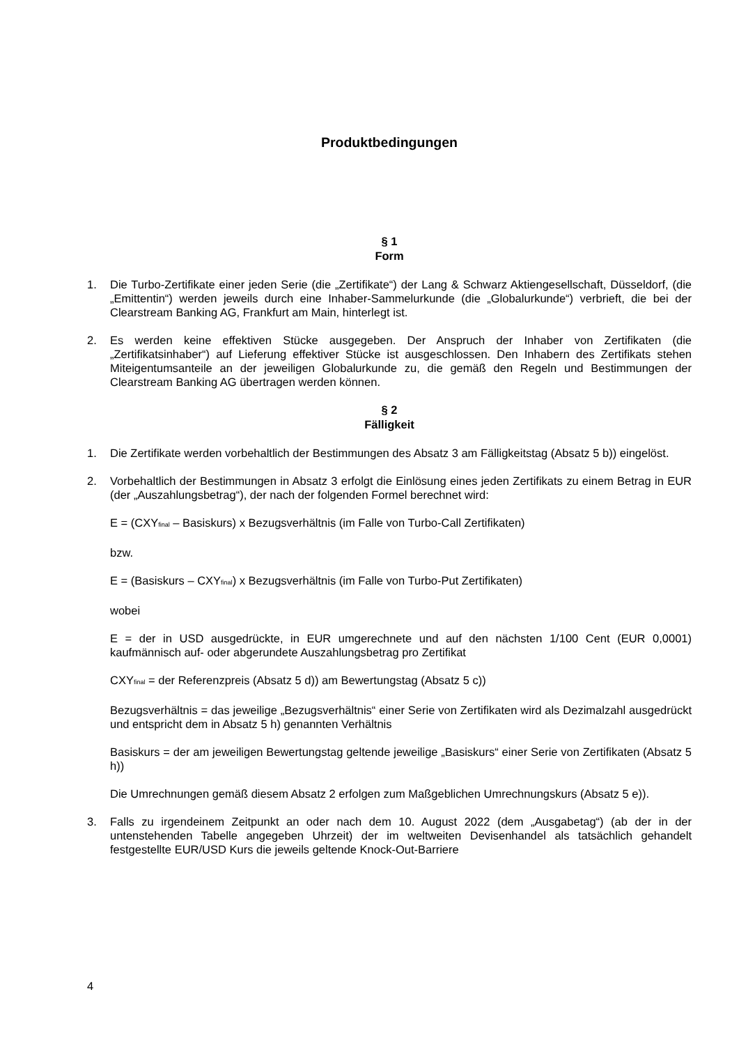Produktbedingungen
§ 1
Form
1. Die Turbo-Zertifikate einer jeden Serie (die „Zertifikate“) der Lang & Schwarz Aktiengesellschaft, Düsseldorf, (die „Emittentin“) werden jeweils durch eine Inhaber-Sammelurkunde (die „Globalurkunde“) verbrieft, die bei der Clearstream Banking AG, Frankfurt am Main, hinterlegt ist.
2. Es werden keine effektiven Stücke ausgegeben. Der Anspruch der Inhaber von Zertifikaten (die „Zertifikatsinhaber“) auf Lieferung effektiver Stücke ist ausgeschlossen. Den Inhabern des Zertifikats stehen Miteigentumsanteile an der jeweiligen Globalurkunde zu, die gemäß den Regeln und Bestimmungen der Clearstream Banking AG übertragen werden können.
§ 2
Fälligkeit
1. Die Zertifikate werden vorbehaltlich der Bestimmungen des Absatz 3 am Fälligkeitstag (Absatz 5 b)) eingelöst.
2. Vorbehaltlich der Bestimmungen in Absatz 3 erfolgt die Einlösung eines jeden Zertifikats zu einem Betrag in EUR (der „Auszahlungsbetrag“), der nach der folgenden Formel berechnet wird:
E = (CXY<sub>final</sub> – Basiskurs) x Bezugsverhältnis (im Falle von Turbo-Call Zertifikaten)
bzw.
E = (Basiskurs – CXY<sub>final</sub>) x Bezugsverhältnis (im Falle von Turbo-Put Zertifikaten)
wobei
E = der in USD ausgedrückte, in EUR umgerechnete und auf den nächsten 1/100 Cent (EUR 0,0001) kaufmännisch auf- oder abgerundete Auszahlungsbetrag pro Zertifikat
CXY<sub>final</sub> = der Referenzpreis (Absatz 5 d)) am Bewertungstag (Absatz 5 c))
Bezugsverhältnis = das jeweilige „Bezugsverhältnis“ einer Serie von Zertifikaten wird als Dezimalzahl ausgedrückt und entspricht dem in Absatz 5 h) genannten Verhältnis
Basiskurs = der am jeweiligen Bewertungstag geltende jeweilige „Basiskurs“ einer Serie von Zertifikaten (Absatz 5 h))
Die Umrechnungen gemäß diesem Absatz 2 erfolgen zum Maßgeblichen Umrechnungskurs (Absatz 5 e)).
3. Falls zu irgendeinem Zeitpunkt an oder nach dem 10. August 2022 (dem „Ausgabetag“) (ab der in der untenstehenden Tabelle angegeben Uhrzeit) der im weltweiten Devisenhandel als tatsächlich gehandelt festgestellte EUR/USD Kurs die jeweils geltende Knock-Out-Barriere
4